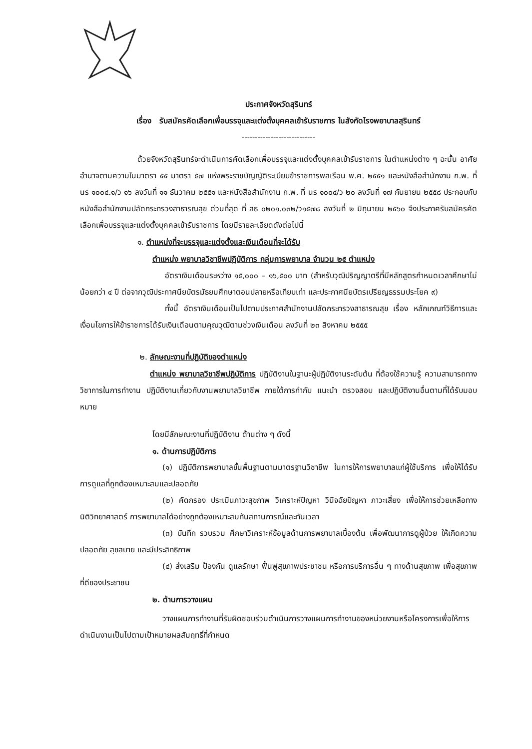ประกาศจังหวัดสุรินทร์
เรื่อง รับสมัครคัดเลือกเพื่อบรรจุและแต่งตั้งบุคคลเข้ารับราชการ ในสังกัดโรงพยาบาลสุรินทร์
----------------------------
ด้วยจังหวัดสุรินทร์จะดำเนินการคัดเลือกเพื่อบรรจุและแต่งตั้งบุคคลเข้ารับราชการ ในตำแหน่งต่าง ๆ ฉะนั้น อาศัยอำนาจตามความในมาตรา ๕๕ มาตรา ๕๗ แห่งพระราชบัญญัติระเบียบข้าราชการพลเรือน พ.ศ. ๒๕๕๑ และหนังสือสำนักงาน ก.พ. ที่ นร ๑๐๐๔.๑/ว ๑๖ ลงวันที่ ๑๑ ธันวาคม ๒๕๕๑ และหนังสือสำนักงาน ก.พ. ที่ นร ๑๐๐๔/ว ๒๐ ลงวันที่ ๑๗ กันยายน ๒๕๕๘ ประกอบกับหนังสือสำนักงานปลัดกระทรวงสาธารณสุข ด่วนที่สุด ที่ สธ ๐๒๐๑.๐๓๒/ว๑๕๗๘ ลงวันที่ ๒ มิถุนายน ๒๕๖๐ จึงประกาศรับสมัครคัดเลือกเพื่อบรรจุและแต่งตั้งบุคคลเข้ารับราชการ โดยมีรายละเอียดดังต่อไปนี้
๑. ตำแหน่งที่จะบรรจุและแต่งตั้งและเงินเดือนที่จะได้รับ
ตำแหน่ง พยาบาลวิชาชีพปฏิบัติการ กลุ่มการพยาบาล จำนวน ๒๕ ตำแหน่ง
อัตราเงินเดือนระหว่าง ๑๕,๐๐๐ – ๑๖,๕๐๐ บาท (สำหรับวุฒิปริญญาตรีที่มีหลักสูตรกำหนดเวลาศึกษาไม่น้อยกว่า ๔ ปี ต่อจากวุฒิประกาศนียบัตรมัธยมศึกษาตอนปลายหรือเทียบเท่า และประกาศนียบัตรเปรียญธรรมประโยค ๙)
ทั้งนี้ อัตราเงินเดือนเป็นไปตามประกาศสำนักงานปลัดกระทรวงสาธารณสุข เรื่อง หลักเกณฑ์วิธีการและเงื่อนไขการให้ข้าราชการได้รับเงินเดือนตามคุณวุฒิตามช่วงเงินเดือน ลงวันที่ ๒๓ สิงหาคม ๒๕๕๕
๒. ลักษณะงานที่ปฏิบัติของตำแหน่ง
ตำแหน่ง พยาบาลวิชาชีพปฏิบัติการ ปฏิบัติงานในฐานะผู้ปฏิบัติงานระดับต้น ที่ต้องใช้ความรู้ ความสามารถทางวิชาการในการทำงาน ปฏิบัติงานเกี่ยวกับงานพยาบาลวิชาชีพ ภายใต้การกำกับ แนะนำ ตรวจสอบ และปฏิบัติงานอื่นตามที่ได้รับมอบหมาย
โดยมีลักษณะงานที่ปฏิบัติงาน ด้านต่าง ๆ ดังนี้
๑. ด้านการปฏิบัติการ
(๑) ปฏิบัติการพยาบาลขั้นพื้นฐานตามมาตรฐานวิชาชีพ ในการให้การพยาบาลแก่ผู้ใช้บริการ เพื่อให้ได้รับการดูแลที่ถูกต้องเหมาะสมและปลอดภัย
(๒) คัดกรอง ประเมินภาวะสุขภาพ วิเคราะห์ปัญหา วินิจฉัยปัญหา ภาวะเสี่ยง เพื่อให้การช่วยเหลือทางนิติวิทยาศาสตร์ การพยาบาลได้อย่างถูกต้องเหมาะสมทันสถานการณ์และทันเวลา
(๓) บันทึก รวบรวม ศึกษาวิเคราะห์ข้อมูลด้านการพยาบาลเบื้องต้น เพื่อพัฒนาการดูผู้ป่วย ให้เกิดความปลอดภัย สุขสบาย และมีประสิทธิภาพ
(๔) ส่งเสริม ป้องกัน ดูแลรักษา ฟื้นฟูสุขภาพประชาชน หรือการบริการอื่น ๆ ทางด้านสุขภาพ เพื่อสุขภาพที่ดีของประชาชน
๒. ด้านการวางแผน
วางแผนการทำงานที่รับผิดชอบร่วมดำเนินการวางแผนการทำงานของหน่วยงานหรือโครงการเพื่อให้การดำเนินงานเป็นไปตามเป้าหมายผลสัมฤทธิ์ที่กำหนด